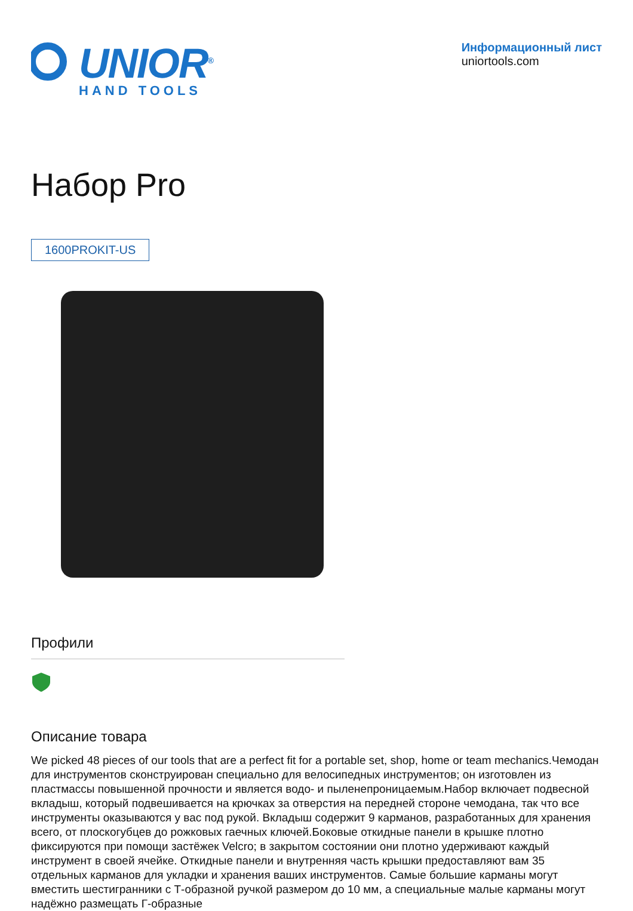UNIOR<sup>®</sup>
HAND TOOLS
Информационный лист
uniortools.com
Набор Pro
1600PROKIT-US
Профили
Описание товара
We picked 48 pieces of our tools that are a perfect fit for a portable set, shop, home or team mechanics.Чемодан для инструментов сконструирован специально для велосипедных инструментов; он изготовлен из пластмассы повышенной прочности и является водо- и пыленепроницаемым.Набор включает подвесной вкладыш, который подвешивается на крючках за отверстия на передней стороне чемодана, так что все инструменты оказываются у вас под рукой. Вкладыш содержит 9 карманов, разработанных для хранения всего, от плоскогубцев до рожковых гаечных ключей.Боковые откидные панели в крышке плотно фиксируются при помощи застёжек Velcro; в закрытом состоянии они плотно удерживают каждый инструмент в своей ячейке. Откидные панели и внутренняя часть крышки предоставляют вам 35 отдельных карманов для укладки и хранения ваших инструментов. Самые большие карманы могут вместить шестигранники с Т-образной ручкой размером до 10 мм, а специальные малые карманы могут надёжно размещать Г-образные